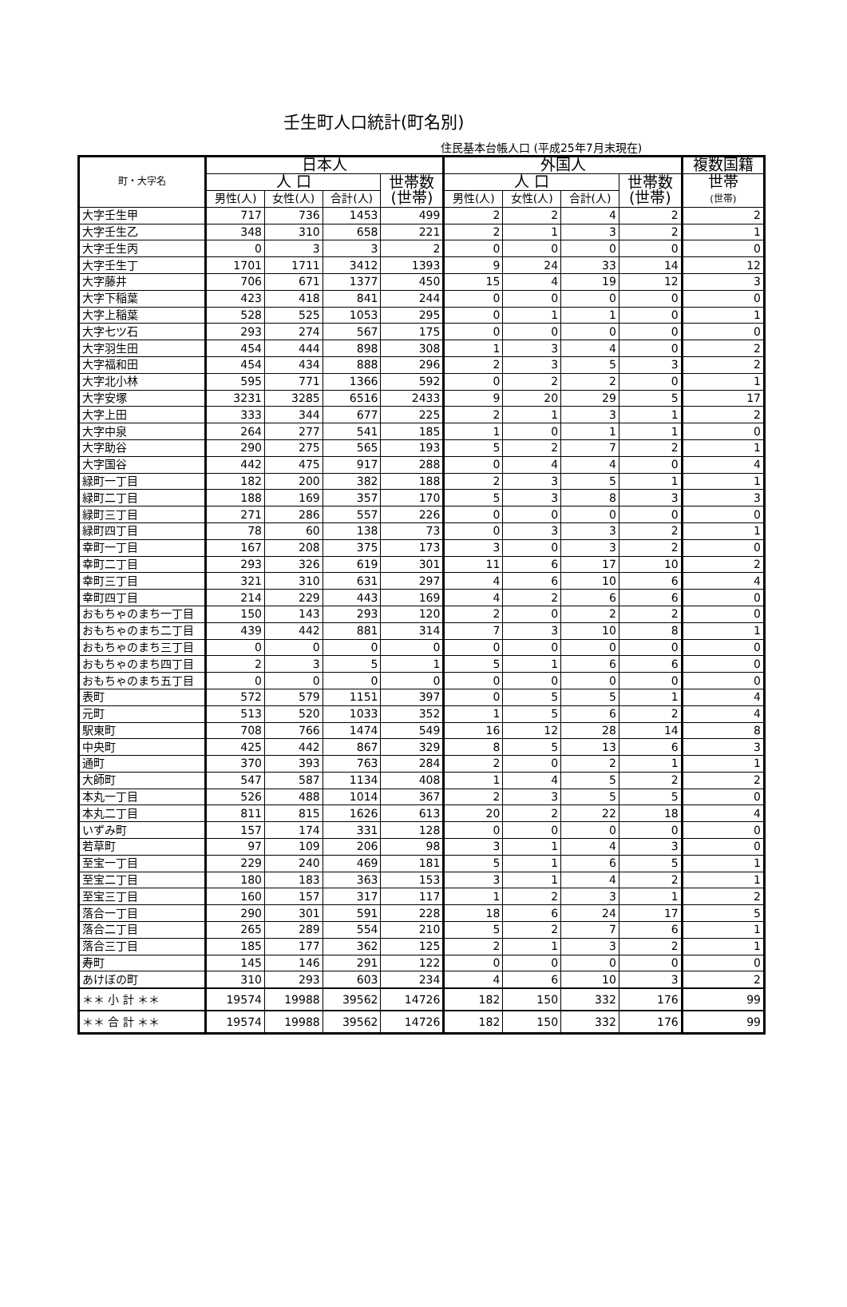壬生町人口統計(町名別)
住民基本台帳人口 (平成25年7月末現在)
| 町・大字名 | 日本人 | | | | 外国人 | | | | 複数国籍 |
| --- | --- | --- | --- | --- | --- | --- | --- | --- | --- |
| | 人 口 | | | 世帯数 (世帯) | 人 口 | | | 世帯数 (世帯) | 世帯 (世帯) |
| | 男性(人) | 女性(人) | 合計(人) | | 男性(人) | 女性(人) | 合計(人) | | |
| 大字壬生甲 | 717 | 736 | 1453 | 499 | 2 | 2 | 4 | 2 | 2 |
| 大字壬生乙 | 348 | 310 | 658 | 221 | 2 | 1 | 3 | 2 | 1 |
| 大字壬生丙 | 0 | 3 | 3 | 2 | 0 | 0 | 0 | 0 | 0 |
| 大字壬生丁 | 1701 | 1711 | 3412 | 1393 | 9 | 24 | 33 | 14 | 12 |
| 大字藤井 | 706 | 671 | 1377 | 450 | 15 | 4 | 19 | 12 | 3 |
| 大字下稲葉 | 423 | 418 | 841 | 244 | 0 | 0 | 0 | 0 | 0 |
| 大字上稲葉 | 528 | 525 | 1053 | 295 | 0 | 1 | 1 | 0 | 1 |
| 大字七ツ石 | 293 | 274 | 567 | 175 | 0 | 0 | 0 | 0 | 0 |
| 大字羽生田 | 454 | 444 | 898 | 308 | 1 | 3 | 4 | 0 | 2 |
| 大字福和田 | 454 | 434 | 888 | 296 | 2 | 3 | 5 | 3 | 2 |
| 大字北小林 | 595 | 771 | 1366 | 592 | 0 | 2 | 2 | 0 | 1 |
| 大字安塚 | 3231 | 3285 | 6516 | 2433 | 9 | 20 | 29 | 5 | 17 |
| 大字上田 | 333 | 344 | 677 | 225 | 2 | 1 | 3 | 1 | 2 |
| 大字中泉 | 264 | 277 | 541 | 185 | 1 | 0 | 1 | 1 | 0 |
| 大字助谷 | 290 | 275 | 565 | 193 | 5 | 2 | 7 | 2 | 1 |
| 大字国谷 | 442 | 475 | 917 | 288 | 0 | 4 | 4 | 0 | 4 |
| 緑町一丁目 | 182 | 200 | 382 | 188 | 2 | 3 | 5 | 1 | 1 |
| 緑町二丁目 | 188 | 169 | 357 | 170 | 5 | 3 | 8 | 3 | 3 |
| 緑町三丁目 | 271 | 286 | 557 | 226 | 0 | 0 | 0 | 0 | 0 |
| 緑町四丁目 | 78 | 60 | 138 | 73 | 0 | 3 | 3 | 2 | 1 |
| 幸町一丁目 | 167 | 208 | 375 | 173 | 3 | 0 | 3 | 2 | 0 |
| 幸町二丁目 | 293 | 326 | 619 | 301 | 11 | 6 | 17 | 10 | 2 |
| 幸町三丁目 | 321 | 310 | 631 | 297 | 4 | 6 | 10 | 6 | 4 |
| 幸町四丁目 | 214 | 229 | 443 | 169 | 4 | 2 | 6 | 6 | 0 |
| おもちゃのまち一丁目 | 150 | 143 | 293 | 120 | 2 | 0 | 2 | 2 | 0 |
| おもちゃのまち二丁目 | 439 | 442 | 881 | 314 | 7 | 3 | 10 | 8 | 1 |
| おもちゃのまち三丁目 | 0 | 0 | 0 | 0 | 0 | 0 | 0 | 0 | 0 |
| おもちゃのまち四丁目 | 2 | 3 | 5 | 1 | 5 | 1 | 6 | 6 | 0 |
| おもちゃのまち五丁目 | 0 | 0 | 0 | 0 | 0 | 0 | 0 | 0 | 0 |
| 表町 | 572 | 579 | 1151 | 397 | 0 | 5 | 5 | 1 | 4 |
| 元町 | 513 | 520 | 1033 | 352 | 1 | 5 | 6 | 2 | 4 |
| 駅東町 | 708 | 766 | 1474 | 549 | 16 | 12 | 28 | 14 | 8 |
| 中央町 | 425 | 442 | 867 | 329 | 8 | 5 | 13 | 6 | 3 |
| 通町 | 370 | 393 | 763 | 284 | 2 | 0 | 2 | 1 | 1 |
| 大師町 | 547 | 587 | 1134 | 408 | 1 | 4 | 5 | 2 | 2 |
| 本丸一丁目 | 526 | 488 | 1014 | 367 | 2 | 3 | 5 | 5 | 0 |
| 本丸二丁目 | 811 | 815 | 1626 | 613 | 20 | 2 | 22 | 18 | 4 |
| いずみ町 | 157 | 174 | 331 | 128 | 0 | 0 | 0 | 0 | 0 |
| 若草町 | 97 | 109 | 206 | 98 | 3 | 1 | 4 | 3 | 0 |
| 至宝一丁目 | 229 | 240 | 469 | 181 | 5 | 1 | 6 | 5 | 1 |
| 至宝二丁目 | 180 | 183 | 363 | 153 | 3 | 1 | 4 | 2 | 1 |
| 至宝三丁目 | 160 | 157 | 317 | 117 | 1 | 2 | 3 | 1 | 2 |
| 落合一丁目 | 290 | 301 | 591 | 228 | 18 | 6 | 24 | 17 | 5 |
| 落合二丁目 | 265 | 289 | 554 | 210 | 5 | 2 | 7 | 6 | 1 |
| 落合三丁目 | 185 | 177 | 362 | 125 | 2 | 1 | 3 | 2 | 1 |
| 寿町 | 145 | 146 | 291 | 122 | 0 | 0 | 0 | 0 | 0 |
| あけぼの町 | 310 | 293 | 603 | 234 | 4 | 6 | 10 | 3 | 2 |
| ＊＊ 小 計 ＊＊ | 19574 | 19988 | 39562 | 14726 | 182 | 150 | 332 | 176 | 99 |
| ＊＊ 合 計 ＊＊ | 19574 | 19988 | 39562 | 14726 | 182 | 150 | 332 | 176 | 99 |